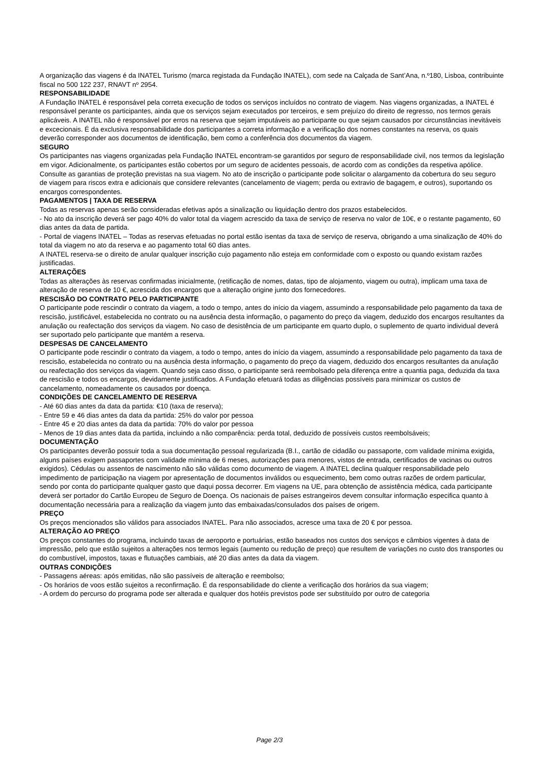A organização das viagens é da INATEL Turismo (marca registada da Fundação INATEL), com sede na Calçada de Sant’Ana, n.º180, Lisboa, contribuinte fiscal no 500 122 237, RNAVT nº 2954.
RESPONSABILIDADE
A Fundação INATEL é responsável pela correta execução de todos os serviços incluídos no contrato de viagem. Nas viagens organizadas, a INATEL é responsável perante os participantes, ainda que os serviços sejam executados por terceiros, e sem prejuízo do direito de regresso, nos termos gerais aplicáveis. A INATEL não é responsável por erros na reserva que sejam imputáveis ao participante ou que sejam causados por circunstâncias inevitáveis e excecionais. É da exclusiva responsabilidade dos participantes a correta informação e a verificação dos nomes constantes na reserva, os quais deverão corresponder aos documentos de identificação, bem como a conferência dos documentos da viagem.
SEGURO
Os participantes nas viagens organizadas pela Fundação INATEL encontram-se garantidos por seguro de responsabilidade civil, nos termos da legislação em vigor. Adicionalmente, os participantes estão cobertos por um seguro de acidentes pessoais, de acordo com as condições da respetiva apólice. Consulte as garantias de proteção previstas na sua viagem. No ato de inscrição o participante pode solicitar o alargamento da cobertura do seu seguro de viagem para riscos extra e adicionais que considere relevantes (cancelamento de viagem; perda ou extravio de bagagem, e outros), suportando os encargos correspondentes.
PAGAMENTOS | TAXA DE RESERVA
Todas as reservas apenas serão consideradas efetivas após a sinalização ou liquidação dentro dos prazos estabelecidos.
- No ato da inscrição deverá ser pago 40% do valor total da viagem acrescido da taxa de serviço de reserva no valor de 10€, e o restante pagamento, 60 dias antes da data de partida.
- Portal de viagens INATEL – Todas as reservas efetuadas no portal estão isentas da taxa de serviço de reserva, obrigando a uma sinalização de 40% do total da viagem no ato da reserva e ao pagamento total 60 dias antes.
A INATEL reserva-se o direito de anular qualquer inscrição cujo pagamento não esteja em conformidade com o exposto ou quando existam razões justificadas.
ALTERAÇÕES
Todas as alterações às reservas confirmadas inicialmente, (retificação de nomes, datas, tipo de alojamento, viagem ou outra), implicam uma taxa de alteração de reserva de 10 €, acrescida dos encargos que a alteração origine junto dos fornecedores.
RESCISÃO DO CONTRATO PELO PARTICIPANTE
O participante pode rescindir o contrato da viagem, a todo o tempo, antes do início da viagem, assumindo a responsabilidade pelo pagamento da taxa de rescisão, justificável, estabelecida no contrato ou na ausência desta informação, o pagamento do preço da viagem, deduzido dos encargos resultantes da anulação ou reafectação dos serviços da viagem. No caso de desistência de um participante em quarto duplo, o suplemento de quarto individual deverá ser suportado pelo participante que mantém a reserva.
DESPESAS DE CANCELAMENTO
O participante pode rescindir o contrato da viagem, a todo o tempo, antes do início da viagem, assumindo a responsabilidade pelo pagamento da taxa de rescisão, estabelecida no contrato ou na ausência desta informação, o pagamento do preço da viagem, deduzido dos encargos resultantes da anulação ou reafectação dos serviços da viagem. Quando seja caso disso, o participante será reembolsado pela diferença entre a quantia paga, deduzida da taxa de rescisão e todos os encargos, devidamente justificados. A Fundação efetuará todas as diligências possíveis para minimizar os custos de cancelamento, nomeadamente os causados por doença.
CONDIÇÕES DE CANCELAMENTO DE RESERVA
- Até 60 dias antes da data da partida: €10 (taxa de reserva);
- Entre 59 e 46 dias antes da data da partida: 25% do valor por pessoa
- Entre 45 e 20 dias antes da data da partida: 70% do valor por pessoa
- Menos de 19 dias antes data da partida, incluindo a não comparência: perda total, deduzido de possíveis custos reembolsáveis;
DOCUMENTAÇÃO
Os participantes deverão possuir toda a sua documentação pessoal regularizada (B.I., cartão de cidadão ou passaporte, com validade mínima exigida, alguns países exigem passaportes com validade mínima de 6 meses, autorizações para menores, vistos de entrada, certificados de vacinas ou outros exigidos). Cédulas ou assentos de nascimento não são válidas como documento de viagem. A INATEL declina qualquer responsabilidade pelo impedimento de participação na viagem por apresentação de documentos inválidos ou esquecimento, bem como outras razões de ordem particular, sendo por conta do participante qualquer gasto que daqui possa decorrer. Em viagens na UE, para obtenção de assistência médica, cada participante deverá ser portador do Cartão Europeu de Seguro de Doença. Os nacionais de países estrangeiros devem consultar informação especifica quanto à documentação necessária para a realização da viagem junto das embaixadas/consulados dos países de origem.
PREÇO
Os preços mencionados são válidos para associados INATEL. Para não associados, acresce uma taxa de 20 € por pessoa.
ALTERAÇÃO AO PREÇO
Os preços constantes do programa, incluindo taxas de aeroporto e portuárias, estão baseados nos custos dos serviços e câmbios vigentes à data de impressão, pelo que estão sujeitos a alterações nos termos legais (aumento ou redução de preço) que resultem de variações no custo dos transportes ou do combustível, impostos, taxas e flutuações cambiais, até 20 dias antes da data da viagem.
OUTRAS CONDIÇÕES
- Passagens aéreas: após emitidas, não são passíveis de alteração e reembolso;
- Os horários de voos estão sujeitos a reconfirmação. É da responsabilidade do cliente a verificação dos horários da sua viagem;
- A ordem do percurso do programa pode ser alterada e qualquer dos hotéis previstos pode ser substituído por outro de categoria
Page 2/3